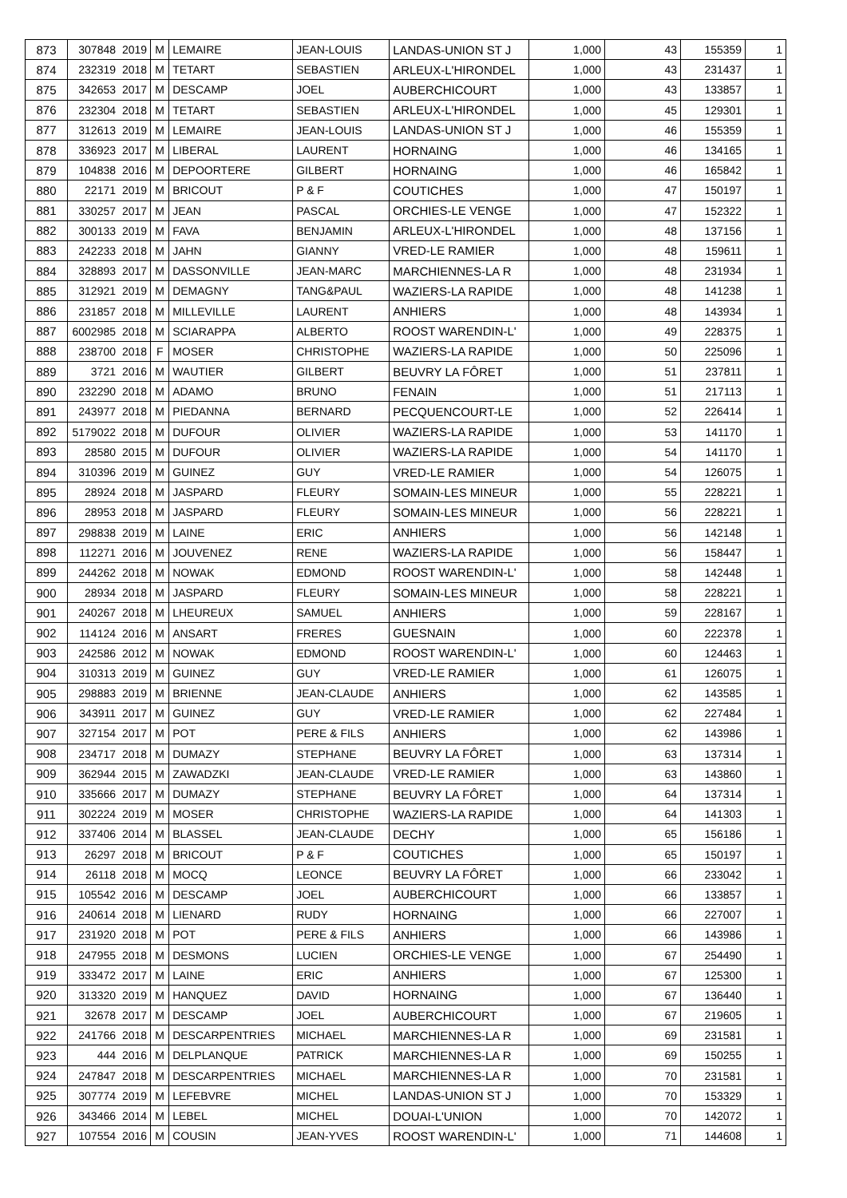| 873 | 307848 | 2019 | M | LEMAIRE | JEAN-LOUIS | LANDAS-UNION ST J | 1,000 | 43 | 155359 | 1 |
| 874 | 232319 | 2018 | M | TETART | SEBASTIEN | ARLEUX-L'HIRONDEL | 1,000 | 43 | 231437 | 1 |
| 875 | 342653 | 2017 | M | DESCAMP | JOEL | AUBERCHICOURT | 1,000 | 43 | 133857 | 1 |
| 876 | 232304 | 2018 | M | TETART | SEBASTIEN | ARLEUX-L'HIRONDEL | 1,000 | 45 | 129301 | 1 |
| 877 | 312613 | 2019 | M | LEMAIRE | JEAN-LOUIS | LANDAS-UNION ST J | 1,000 | 46 | 155359 | 1 |
| 878 | 336923 | 2017 | M | LIBERAL | LAURENT | HORNAING | 1,000 | 46 | 134165 | 1 |
| 879 | 104838 | 2016 | M | DEPOORTERE | GILBERT | HORNAING | 1,000 | 46 | 165842 | 1 |
| 880 | 22171 | 2019 | M | BRICOUT | P & F | COUTICHES | 1,000 | 47 | 150197 | 1 |
| 881 | 330257 | 2017 | M | JEAN | PASCAL | ORCHIES-LE VENGE | 1,000 | 47 | 152322 | 1 |
| 882 | 300133 | 2019 | M | FAVA | BENJAMIN | ARLEUX-L'HIRONDEL | 1,000 | 48 | 137156 | 1 |
| 883 | 242233 | 2018 | M | JAHN | GIANNY | VRED-LE RAMIER | 1,000 | 48 | 159611 | 1 |
| 884 | 328893 | 2017 | M | DASSONVILLE | JEAN-MARC | MARCHIENNES-LA R | 1,000 | 48 | 231934 | 1 |
| 885 | 312921 | 2019 | M | DEMAGNY | TANG&PAUL | WAZIERS-LA RAPIDE | 1,000 | 48 | 141238 | 1 |
| 886 | 231857 | 2018 | M | MILLEVILLE | LAURENT | ANHIERS | 1,000 | 48 | 143934 | 1 |
| 887 | 6002985 | 2018 | M | SCIARAPPA | ALBERTO | ROOST WARENDIN-L' | 1,000 | 49 | 228375 | 1 |
| 888 | 238700 | 2018 | F | MOSER | CHRISTOPHE | WAZIERS-LA RAPIDE | 1,000 | 50 | 225096 | 1 |
| 889 | 3721 | 2016 | M | WAUTIER | GILBERT | BEUVRY LA FÔRET | 1,000 | 51 | 237811 | 1 |
| 890 | 232290 | 2018 | M | ADAMO | BRUNO | FENAIN | 1,000 | 51 | 217113 | 1 |
| 891 | 243977 | 2018 | M | PIEDANNA | BERNARD | PECQUENCOURT-LE | 1,000 | 52 | 226414 | 1 |
| 892 | 5179022 | 2018 | M | DUFOUR | OLIVIER | WAZIERS-LA RAPIDE | 1,000 | 53 | 141170 | 1 |
| 893 | 28580 | 2015 | M | DUFOUR | OLIVIER | WAZIERS-LA RAPIDE | 1,000 | 54 | 141170 | 1 |
| 894 | 310396 | 2019 | M | GUINEZ | GUY | VRED-LE RAMIER | 1,000 | 54 | 126075 | 1 |
| 895 | 28924 | 2018 | M | JASPARD | FLEURY | SOMAIN-LES MINEUR | 1,000 | 55 | 228221 | 1 |
| 896 | 28953 | 2018 | M | JASPARD | FLEURY | SOMAIN-LES MINEUR | 1,000 | 56 | 228221 | 1 |
| 897 | 298838 | 2019 | M | LAINE | ERIC | ANHIERS | 1,000 | 56 | 142148 | 1 |
| 898 | 112271 | 2016 | M | JOUVENEZ | RENE | WAZIERS-LA RAPIDE | 1,000 | 56 | 158447 | 1 |
| 899 | 244262 | 2018 | M | NOWAK | EDMOND | ROOST WARENDIN-L' | 1,000 | 58 | 142448 | 1 |
| 900 | 28934 | 2018 | M | JASPARD | FLEURY | SOMAIN-LES MINEUR | 1,000 | 58 | 228221 | 1 |
| 901 | 240267 | 2018 | M | LHEUREUX | SAMUEL | ANHIERS | 1,000 | 59 | 228167 | 1 |
| 902 | 114124 | 2016 | M | ANSART | FRERES | GUESNAIN | 1,000 | 60 | 222378 | 1 |
| 903 | 242586 | 2012 | M | NOWAK | EDMOND | ROOST WARENDIN-L' | 1,000 | 60 | 124463 | 1 |
| 904 | 310313 | 2019 | M | GUINEZ | GUY | VRED-LE RAMIER | 1,000 | 61 | 126075 | 1 |
| 905 | 298883 | 2019 | M | BRIENNE | JEAN-CLAUDE | ANHIERS | 1,000 | 62 | 143585 | 1 |
| 906 | 343911 | 2017 | M | GUINEZ | GUY | VRED-LE RAMIER | 1,000 | 62 | 227484 | 1 |
| 907 | 327154 | 2017 | M | POT | PERE & FILS | ANHIERS | 1,000 | 62 | 143986 | 1 |
| 908 | 234717 | 2018 | M | DUMAZY | STEPHANE | BEUVRY LA FÔRET | 1,000 | 63 | 137314 | 1 |
| 909 | 362944 | 2015 | M | ZAWADZKI | JEAN-CLAUDE | VRED-LE RAMIER | 1,000 | 63 | 143860 | 1 |
| 910 | 335666 | 2017 | M | DUMAZY | STEPHANE | BEUVRY LA FÔRET | 1,000 | 64 | 137314 | 1 |
| 911 | 302224 | 2019 | M | MOSER | CHRISTOPHE | WAZIERS-LA RAPIDE | 1,000 | 64 | 141303 | 1 |
| 912 | 337406 | 2014 | M | BLASSEL | JEAN-CLAUDE | DECHY | 1,000 | 65 | 156186 | 1 |
| 913 | 26297 | 2018 | M | BRICOUT | P & F | COUTICHES | 1,000 | 65 | 150197 | 1 |
| 914 | 26118 | 2018 | M | MOCQ | LEONCE | BEUVRY LA FÔRET | 1,000 | 66 | 233042 | 1 |
| 915 | 105542 | 2016 | M | DESCAMP | JOEL | AUBERCHICOURT | 1,000 | 66 | 133857 | 1 |
| 916 | 240614 | 2018 | M | LIENARD | RUDY | HORNAING | 1,000 | 66 | 227007 | 1 |
| 917 | 231920 | 2018 | M | POT | PERE & FILS | ANHIERS | 1,000 | 66 | 143986 | 1 |
| 918 | 247955 | 2018 | M | DESMONS | LUCIEN | ORCHIES-LE VENGE | 1,000 | 67 | 254490 | 1 |
| 919 | 333472 | 2017 | M | LAINE | ERIC | ANHIERS | 1,000 | 67 | 125300 | 1 |
| 920 | 313320 | 2019 | M | HANQUEZ | DAVID | HORNAING | 1,000 | 67 | 136440 | 1 |
| 921 | 32678 | 2017 | M | DESCAMP | JOEL | AUBERCHICOURT | 1,000 | 67 | 219605 | 1 |
| 922 | 241766 | 2018 | M | DESCARPENTRIES | MICHAEL | MARCHIENNES-LA R | 1,000 | 69 | 231581 | 1 |
| 923 | 444 | 2016 | M | DELPLANQUE | PATRICK | MARCHIENNES-LA R | 1,000 | 69 | 150255 | 1 |
| 924 | 247847 | 2018 | M | DESCARPENTRIES | MICHAEL | MARCHIENNES-LA R | 1,000 | 70 | 231581 | 1 |
| 925 | 307774 | 2019 | M | LEFEBVRE | MICHEL | LANDAS-UNION ST J | 1,000 | 70 | 153329 | 1 |
| 926 | 343466 | 2014 | M | LEBEL | MICHEL | DOUAI-L'UNION | 1,000 | 70 | 142072 | 1 |
| 927 | 107554 | 2016 | M | COUSIN | JEAN-YVES | ROOST WARENDIN-L' | 1,000 | 71 | 144608 | 1 |